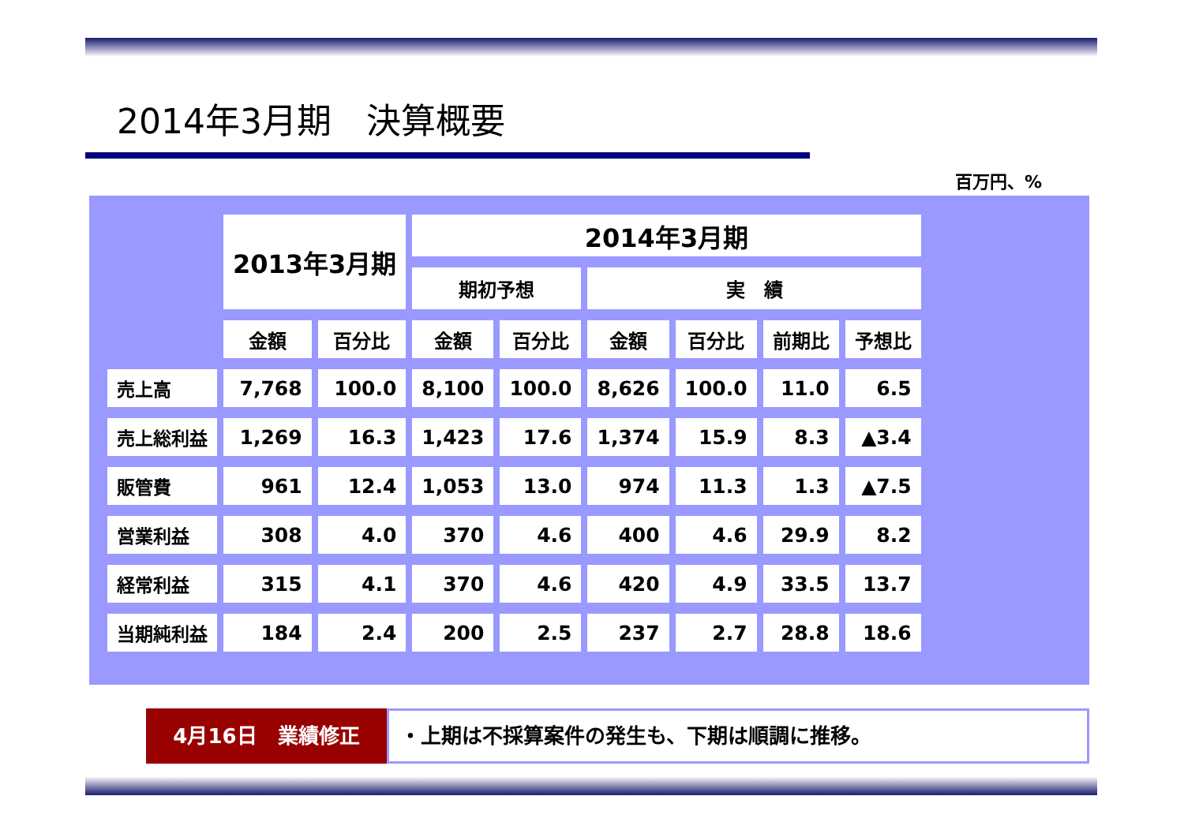2014年3月期　決算概要
百万円、%
| | 2013年3月期 | | 2014年3月期 | | | | | |
| --- | --- | --- | --- | --- | --- | --- | --- | --- |
| | | | 期初予想 | | 実 績 | | | |
| | 金額 | 百分比 | 金額 | 百分比 | 金額 | 百分比 | 前期比 | 予想比 |
| 売上高 | 7,768 | 100.0 | 8,100 | 100.0 | 8,626 | 100.0 | 11.0 | 6.5 |
| 売上総利益 | 1,269 | 16.3 | 1,423 | 17.6 | 1,374 | 15.9 | 8.3 | ▲3.4 |
| 販管費 | 961 | 12.4 | 1,053 | 13.0 | 974 | 11.3 | 1.3 | ▲7.5 |
| 営業利益 | 308 | 4.0 | 370 | 4.6 | 400 | 4.6 | 29.9 | 8.2 |
| 経常利益 | 315 | 4.1 | 370 | 4.6 | 420 | 4.9 | 33.5 | 13.7 |
| 当期純利益 | 184 | 2.4 | 200 | 2.5 | 237 | 2.7 | 28.8 | 18.6 |
4月16日　業績修正
・上期は不採算案件の発生も、下期は順調に推移。